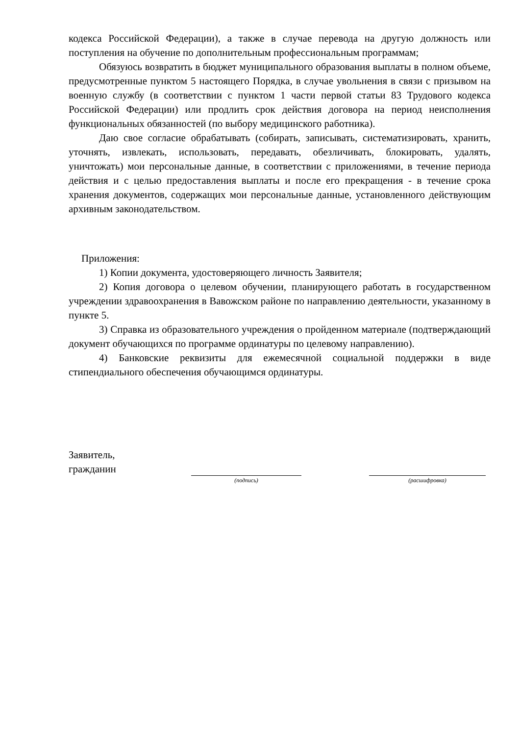кодекса Российской Федерации), а также в случае перевода на другую должность или поступления на обучение по дополнительным профессиональным программам;
Обязуюсь возвратить в бюджет муниципального образования выплаты в полном объеме, предусмотренные пунктом 5 настоящего Порядка, в случае увольнения в связи с призывом на военную службу (в соответствии с пунктом 1 части первой статьи 83 Трудового кодекса Российской Федерации) или продлить срок действия договора на период неисполнения функциональных обязанностей (по выбору медицинского работника).
Даю свое согласие обрабатывать (собирать, записывать, систематизировать, хранить, уточнять, извлекать, использовать, передавать, обезличивать, блокировать, удалять, уничтожать) мои персональные данные, в соответствии с приложениями, в течение периода действия и с целью предоставления выплаты и после его прекращения - в течение срока хранения документов, содержащих мои персональные данные, установленного действующим архивным законодательством.
Приложения:
1) Копии документа, удостоверяющего личность Заявителя;
2) Копия договора о целевом обучении, планирующего работать в государственном учреждении здравоохранения в Вавожском районе по направлению деятельности, указанному в пункте 5.
3) Справка из образовательного учреждения о пройденном материале (подтверждающий документ обучающихся по программе ординатуры по целевому направлению).
4) Банковские реквизиты для ежемесячной социальной поддержки в виде стипендиального обеспечения обучающимся ординатуры.
Заявитель,
гражданин
(подпись) (расшифровка)